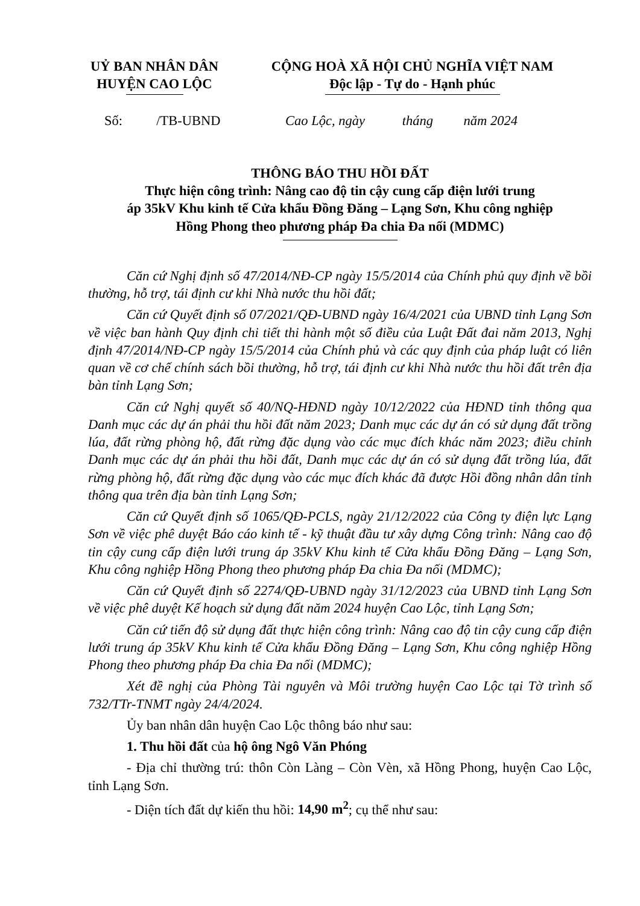UỶ BAN NHÂN DÂN
HUYỆN CAO LỘC
CỘNG HOÀ XÃ HỘI CHỦ NGHĨA VIỆT NAM
Độc lập - Tự do - Hạnh phúc
Số: /TB-UBND Cao Lộc, ngày tháng năm 2024
THÔNG BÁO THU HỒI ĐẤT
Thực hiện công trình: Nâng cao độ tin cậy cung cấp điện lưới trung
áp 35kV Khu kinh tế Cửa khẩu Đồng Đăng – Lạng Sơn, Khu công nghiệp
Hồng Phong theo phương pháp Đa chia Đa nối (MDMC)
Căn cứ Nghị định số 47/2014/NĐ-CP ngày 15/5/2014 của Chính phủ quy định về bồi thường, hỗ trợ, tái định cư khi Nhà nước thu hồi đất;
Căn cứ Quyết định số 07/2021/QĐ-UBND ngày 16/4/2021 của UBND tỉnh Lạng Sơn về việc ban hành Quy định chi tiết thi hành một số điều của Luật Đất đai năm 2013, Nghị định 47/2014/NĐ-CP ngày 15/5/2014 của Chính phủ và các quy định của pháp luật có liên quan về cơ chế chính sách bồi thường, hỗ trợ, tái định cư khi Nhà nước thu hồi đất trên địa bàn tỉnh Lạng Sơn;
Căn cứ Nghị quyết số 40/NQ-HĐND ngày 10/12/2022 của HĐND tỉnh thông qua Danh mục các dự án phải thu hồi đất năm 2023; Danh mục các dự án có sử dụng đất trồng lúa, đất rừng phòng hộ, đất rừng đặc dụng vào các mục đích khác năm 2023; điều chỉnh Danh mục các dự án phải thu hồi đất, Danh mục các dự án có sử dụng đất trồng lúa, đất rừng phòng hộ, đất rừng đặc dụng vào các mục đích khác đã được Hồi đồng nhân dân tỉnh thông qua trên địa bàn tỉnh Lạng Sơn;
Căn cứ Quyết định số 1065/QĐ-PCLS, ngày 21/12/2022 của Công ty điện lực Lạng Sơn về việc phê duyệt Báo cáo kinh tế - kỹ thuật đầu tư xây dựng Công trình: Nâng cao độ tin cậy cung cấp điện lưới trung áp 35kV Khu kinh tế Cửa khẩu Đồng Đăng – Lạng Sơn, Khu công nghiệp Hồng Phong theo phương pháp Đa chia Đa nối (MDMC);
Căn cứ Quyết định số 2274/QĐ-UBND ngày 31/12/2023 của UBND tỉnh Lạng Sơn về việc phê duyệt Kế hoạch sử dụng đất năm 2024 huyện Cao Lộc, tỉnh Lạng Sơn;
Căn cứ tiến độ sử dụng đất thực hiện công trình: Nâng cao độ tin cậy cung cấp điện lưới trung áp 35kV Khu kinh tế Cửa khẩu Đồng Đăng – Lạng Sơn, Khu công nghiệp Hồng Phong theo phương pháp Đa chia Đa nối (MDMC);
Xét đề nghị của Phòng Tài nguyên và Môi trường huyện Cao Lộc tại Tờ trình số 732/TTr-TNMT ngày 24/4/2024.
Ủy ban nhân dân huyện Cao Lộc thông báo như sau:
1. Thu hồi đất của hộ ông Ngô Văn Phóng
- Địa chỉ thường trú: thôn Còn Làng – Còn Vèn, xã Hồng Phong, huyện Cao Lộc, tỉnh Lạng Sơn.
- Diện tích đất dự kiến thu hồi: 14,90 m<sup>2</sup>; cụ thể như sau: